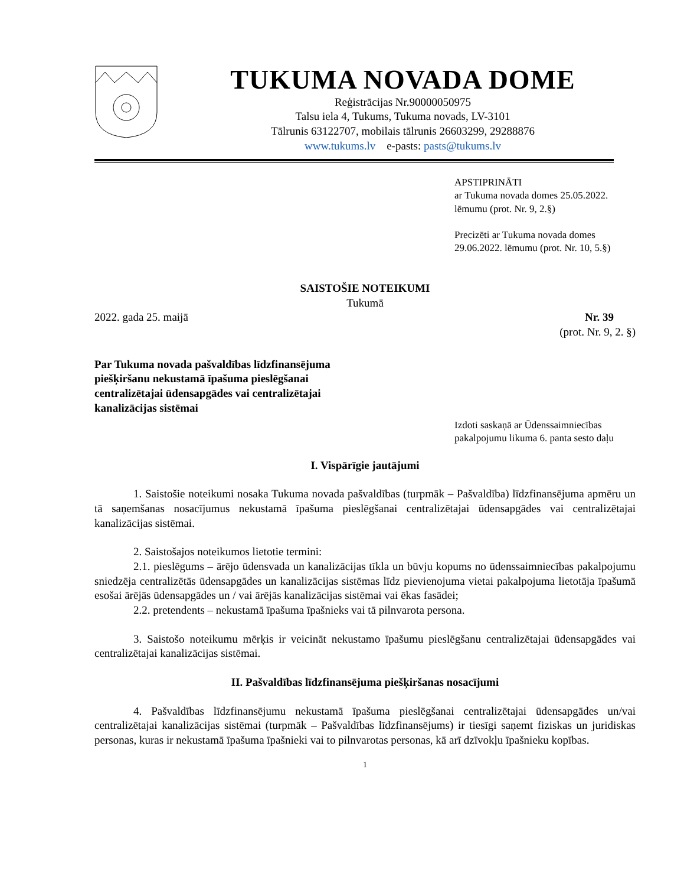TUKUMA NOVADA DOME
Reģistrācijas Nr.90000050975
Talsu iela 4, Tukums, Tukuma novads, LV-3101
Tālrunis 63122707, mobilais tālrunis 26603299, 29288876
www.tukums.lv e-pasts: pasts@tukums.lv
APSTIPRINĀTI
ar Tukuma novada domes 25.05.2022.
lēmumu (prot. Nr. 9, 2.§)
Precizēti ar Tukuma novada domes
29.06.2022. lēmumu (prot. Nr. 10, 5.§)
SAISTOŠIE NOTEIKUMI
Tukumā
2022. gada 25. maijā Nr. 39
(prot. Nr. 9, 2. §)
Par Tukuma novada pašvaldības līdzfinansējuma piešķiršanu nekustamā īpašuma pieslēgšanai centralizētajai ūdensapgādes vai centralizētajai kanalizācijas sistēmai
Izdoti saskaņā ar Ūdenssaimniecības pakalpojumu likuma 6. panta sesto daļu
I. Vispārīgie jautājumi
1. Saistošie noteikumi nosaka Tukuma novada pašvaldības (turpmāk – Pašvaldība) līdzfinansējuma apmēru un tā saņemšanas nosacījumus nekustamā īpašuma pieslēgšanai centralizētajai ūdensapgādes vai centralizētajai kanalizācijas sistēmai.
2. Saistošajos noteikumos lietotie termini:
2.1. pieslēgums – ārējo ūdensvada un kanalizācijas tīkla un būvju kopums no ūdenssaimniecības pakalpojumu sniedzēja centralizētās ūdensapgādes un kanalizācijas sistēmas līdz pievienojuma vietai pakalpojuma lietotāja īpašumā esošai ārējās ūdensapgādes un / vai ārējās kanalizācijas sistēmai vai ēkas fasādei;
2.2. pretendents – nekustamā īpašuma īpašnieks vai tā pilnvarota persona.
3. Saistošo noteikumu mērķis ir veicināt nekustamo īpašumu pieslēgšanu centralizētajai ūdensapgādes vai centralizētajai kanalizācijas sistēmai.
II. Pašvaldības līdzfinansējuma piešķiršanas nosacījumi
4. Pašvaldības līdzfinansējumu nekustamā īpašuma pieslēgšanai centralizētajai ūdensapgādes un/vai centralizētajai kanalizācijas sistēmai (turpmāk – Pašvaldības līdzfinansējums) ir tiesīgi saņemt fiziskas un juridiskas personas, kuras ir nekustamā īpašuma īpašnieki vai to pilnvarotas personas, kā arī dzīvokļu īpašnieku kopības.
1